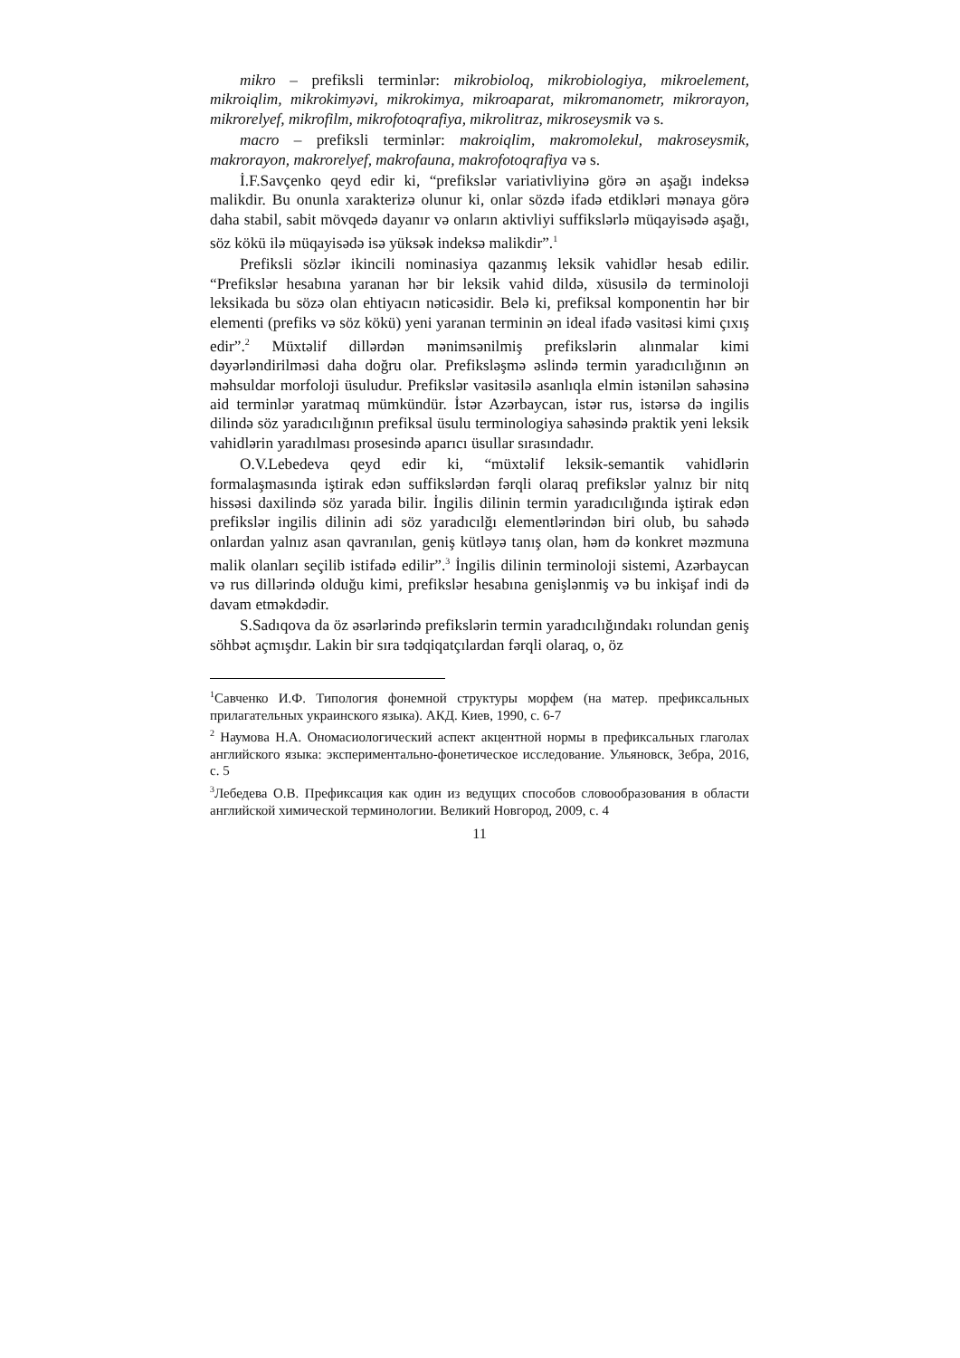mikro – prefiksli terminlər: mikrobioloq, mikrobiologiya, mikroelement, mikroiqlim, mikrokimyəvi, mikrokimya, mikroaparat, mikromanometr, mikrorayon, mikrorelyef, mikrofilm, mikrofotoqrafiya, mikrolitraz, mikroseysmik və s.
macro – prefiksli terminlər: makroiqlim, makromolekul, makroseysmik, makrorayon, makrorelyef, makrofauna, makrofotoqrafiya və s.
İ.F.Savçenko qeyd edir ki, “prefikslər variativliyinə görə ən aşağı indeksə malikdir. Bu onunla xarakterizə olunur ki, onlar sözdə ifadə etdikləri mənaya görə daha stabil, sabit mövqedə dayanır və onların aktivliyi suffikslərlə müqayisədə aşağı, söz kökü ilə müqayisədə isə yüksək indeksə malikdir”.<sup>1</sup>
Prefiksli sözlər ikincili nominasiya qazanmış leksik vahidlər hesab edilir. “Prefikslər hesabına yaranan hər bir leksik vahid dildə, xüsusilə də terminoloji leksikada bu sözə olan ehtiyacın nəticəsidir. Belə ki, prefiksal komponentin hər bir elementi (prefiks və söz kökü) yeni yaranan terminin ən ideal ifadə vasitəsi kimi çıxış edir”.<sup>2</sup> Müxtəlif dillərdən mənimsənilmiş prefikslərin alınmalar kimi dəyərləndirilməsi daha doğru olar. Prefiksləşmə əslində termin yaradıcılığının ən məhsuldar morfoloji üsuludur. Prefikslər vasitəsilə asanlıqla elmin istənilən sahəsinə aid terminlər yaratmaq mümkündür. İstər Azərbaycan, istər rus, istərsə də ingilis dilində söz yaradıcılığının prefiksal üsulu terminologiya sahəsində praktik yeni leksik vahidlərin yaradılması prosesində aparıcı üsullar sırasındadır.
O.V.Lebedeva qeyd edir ki, “müxtəlif leksik-semantik vahidlərin formalaşmasında iştirak edən suffikslərdən fərqli olaraq prefikslər yalnız bir nitq hissəsi daxilində söz yarada bilir. İngilis dilinin termin yaradıcılığında iştirak edən prefikslər ingilis dilinin adi söz yaradıcılğı elementlərindən biri olub, bu sahədə onlardan yalnız asan qavranılan, geniş kütləyə tanış olan, həm də konkret məzmuna malik olanları seçilib istifadə edilir”.<sup>3</sup> İngilis dilinin terminoloji sistemi, Azərbaycan və rus dillərində olduğu kimi, prefikslər hesabına genişlənmiş və bu inkişaf indi də davam etməkdədir.
S.Sadıqova da öz əsərlərində prefikslərin termin yaradıcılığındakı rolundan geniş söhbət açmışdır. Lakin bir sıra tədqiqatçılardan fərqli olaraq, o, öz
<sup>1</sup> Савченко И.Ф. Типология фонемной структуры морфем (на матер. префиксальных прилагательных украинского языка). АКД. Киев, 1990, с. 6-7
<sup>2</sup> Наумова Н.А. Ономасиологический аспект акцентной нормы в префиксальных глаголах английского языка: экспериментально-фонетическое исследование. Ульяновск, Зебра, 2016, с. 5
<sup>3</sup> Лебедева О.В. Префиксация как один из ведущих способов словообразования в области английской химической терминологии. Великий Новгород, 2009, с. 4
11